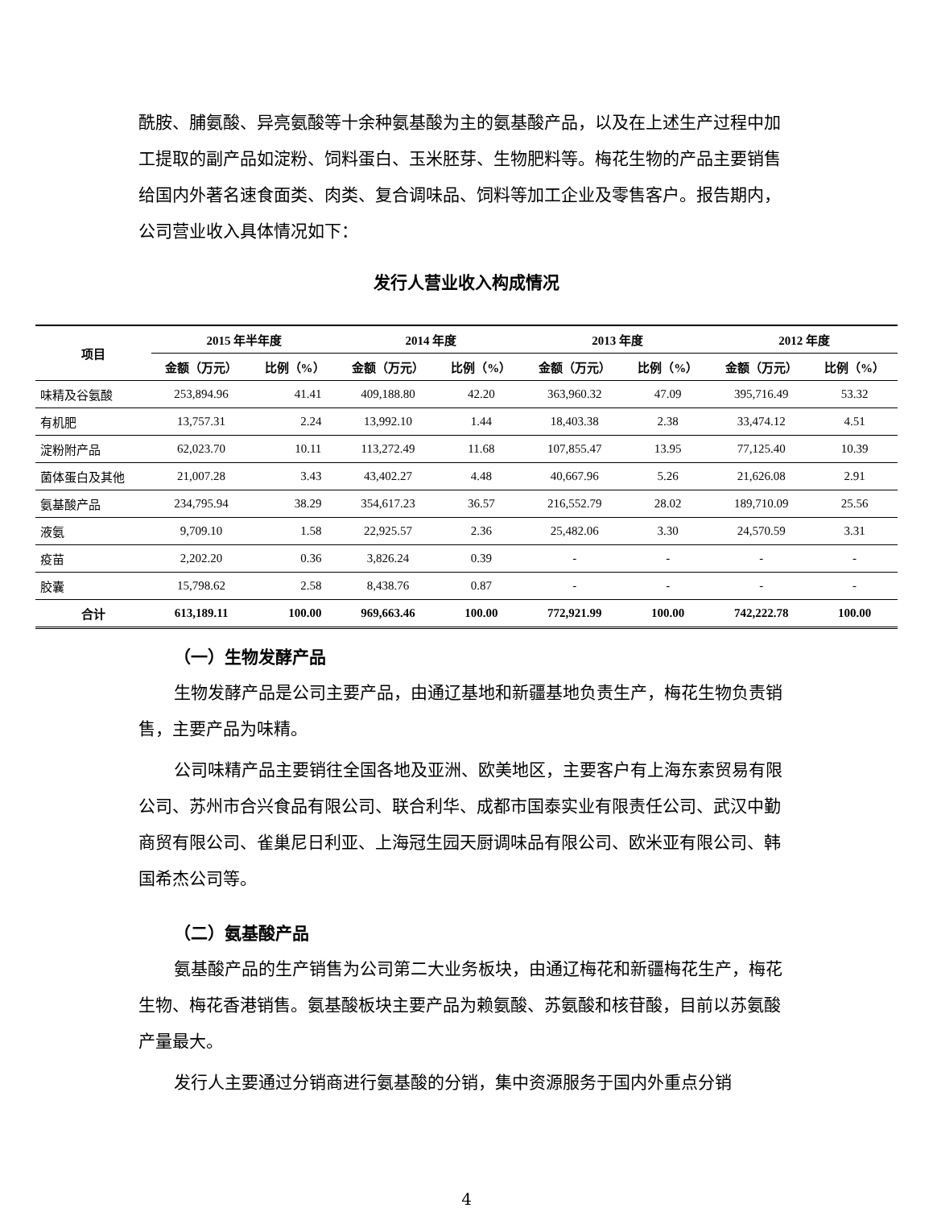酰胺、脯氨酸、异亮氨酸等十余种氨基酸为主的氨基酸产品，以及在上述生产过程中加工提取的副产品如淀粉、饲料蛋白、玉米胚芽、生物肥料等。梅花生物的产品主要销售给国内外著名速食面类、肉类、复合调味品、饲料等加工企业及零售客户。报告期内，公司营业收入具体情况如下：
发行人营业收入构成情况
| 项目 | 2015 年半年度 | | 2014 年度 | | 2013 年度 | | 2012 年度 | |
| --- | --- | --- | --- | --- | --- | --- | --- | --- |
| | 金额（万元） | 比例（%） | 金额（万元） | 比例（%） | 金额（万元） | 比例（%） | 金额（万元） | 比例（%） |
| 味精及谷氨酸 | 253,894.96 | 41.41 | 409,188.80 | 42.20 | 363,960.32 | 47.09 | 395,716.49 | 53.32 |
| 有机肥 | 13,757.31 | 2.24 | 13,992.10 | 1.44 | 18,403.38 | 2.38 | 33,474.12 | 4.51 |
| 淀粉附产品 | 62,023.70 | 10.11 | 113,272.49 | 11.68 | 107,855.47 | 13.95 | 77,125.40 | 10.39 |
| 菌体蛋白及其他 | 21,007.28 | 3.43 | 43,402.27 | 4.48 | 40,667.96 | 5.26 | 21,626.08 | 2.91 |
| 氨基酸产品 | 234,795.94 | 38.29 | 354,617.23 | 36.57 | 216,552.79 | 28.02 | 189,710.09 | 25.56 |
| 液氨 | 9,709.10 | 1.58 | 22,925.57 | 2.36 | 25,482.06 | 3.30 | 24,570.59 | 3.31 |
| 疫苗 | 2,202.20 | 0.36 | 3,826.24 | 0.39 | - | - | - | - |
| 胶囊 | 15,798.62 | 2.58 | 8,438.76 | 0.87 | - | - | - | - |
| 合计 | 613,189.11 | 100.00 | 969,663.46 | 100.00 | 772,921.99 | 100.00 | 742,222.78 | 100.00 |
（一）生物发酵产品
生物发酵产品是公司主要产品，由通辽基地和新疆基地负责生产，梅花生物负责销售，主要产品为味精。
公司味精产品主要销往全国各地及亚洲、欧美地区，主要客户有上海东索贸易有限公司、苏州市合兴食品有限公司、联合利华、成都市国泰实业有限责任公司、武汉中勤商贸有限公司、雀巢尼日利亚、上海冠生园天厨调味品有限公司、欧米亚有限公司、韩国希杰公司等。
（二）氨基酸产品
氨基酸产品的生产销售为公司第二大业务板块，由通辽梅花和新疆梅花生产，梅花生物、梅花香港销售。氨基酸板块主要产品为赖氨酸、苏氨酸和核苷酸，目前以苏氨酸产量最大。
发行人主要通过分销商进行氨基酸的分销，集中资源服务于国内外重点分销
4